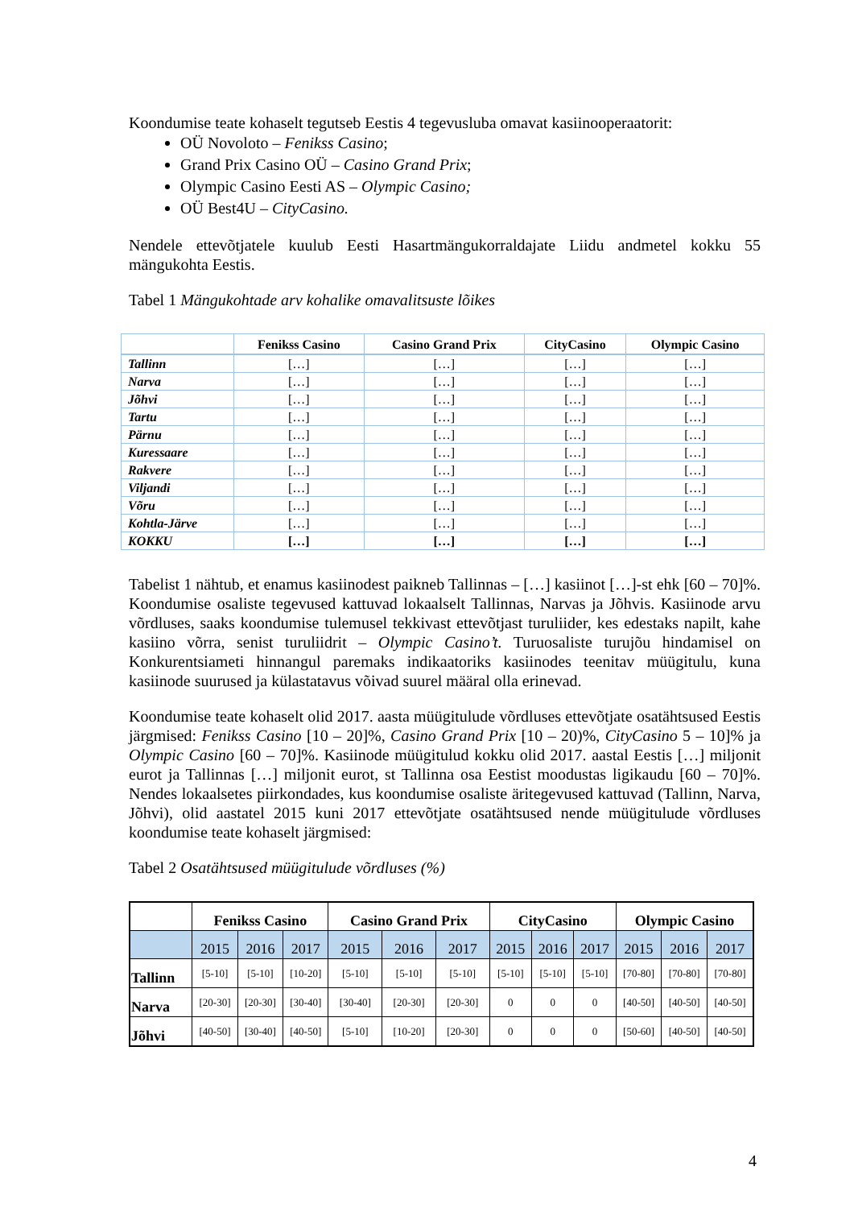Koondumise teate kohaselt tegutseb Eestis 4 tegevusluba omavat kasiinooperaatorit:
OÜ Novoloto – Fenikss Casino;
Grand Prix Casino OÜ – Casino Grand Prix;
Olympic Casino Eesti AS – Olympic Casino;
OÜ Best4U – CityCasino.
Nendele ettevõtjatele kuulub Eesti Hasartmängukorraldajate Liidu andmetel kokku 55 mängukohta Eestis.
Tabel 1 Mängukohtade arv kohalike omavalitsuste lõikes
| | Fenikss Casino | Casino Grand Prix | CityCasino | Olympic Casino |
| --- | --- | --- | --- | --- |
| Tallinn | […] | […] | […] | […] |
| Narva | […] | […] | […] | […] |
| Jõhvi | […] | […] | […] | […] |
| Tartu | […] | […] | […] | […] |
| Pärnu | […] | […] | […] | […] |
| Kuressaare | […] | […] | […] | […] |
| Rakvere | […] | […] | […] | […] |
| Viljandi | […] | […] | […] | […] |
| Võru | […] | […] | […] | […] |
| Kohtla-Järve | […] | […] | […] | […] |
| KOKKU | […] | […] | […] | […] |
Tabelist 1 nähtub, et enamus kasiinodest paikneb Tallinnas – […] kasiinot […]-st ehk [60 – 70]%. Koondumise osaliste tegevused kattuvad lokaalselt Tallinnas, Narvas ja Jõhvis. Kasiinode arvu võrdluses, saaks koondumise tulemusel tekkivast ettevõtjast turuliider, kes edestaks napilt, kahe kasiino võrra, senist turuliidrit – Olympic Casino’t. Turuosaliste turujõu hindamisel on Konkurentsiameti hinnangul paremaks indikaatoriks kasiinodes teenitav müügitulu, kuna kasiinode suurused ja külastatavus võivad suurel määral olla erinevad.
Koondumise teate kohaselt olid 2017. aasta müügitulude võrdluses ettevõtjate osatähtsused Eestis järgmised: Fenikss Casino [10 – 20]%, Casino Grand Prix [10 – 20)%, CityCasino 5 – 10]% ja Olympic Casino [60 – 70]%. Kasiinode müügitulud kokku olid 2017. aastal Eestis […] miljonit eurot ja Tallinnas […] miljonit eurot, st Tallinna osa Eestist moodustas ligikaudu [60 – 70]%. Nendes lokaalsetes piirkondades, kus koondumise osaliste äritegevused kattuvad (Tallinn, Narva, Jõhvi), olid aastatel 2015 kuni 2017 ettevõtjate osatähtsused nende müügitulude võrdluses koondumise teate kohaselt järgmised:
Tabel 2 Osatähtsused müügitulude võrdluses (%)
| | Fenikss Casino | | | Casino Grand Prix | | | CityCasino | | | Olympic Casino | | |
| --- | --- | --- | --- | --- | --- | --- | --- | --- | --- | --- | --- | --- |
| | 2015 | 2016 | 2017 | 2015 | 2016 | 2017 | 2015 | 2016 | 2017 | 2015 | 2016 | 2017 |
| Tallinn | [5-10] | [5-10] | [10-20] | [5-10] | [5-10] | [5-10] | [5-10] | [5-10] | [5-10] | [70-80] | [70-80] | [70-80] |
| Narva | [20-30] | [20-30] | [30-40] | [30-40] | [20-30] | [20-30] | 0 | 0 | 0 | [40-50] | [40-50] | [40-50] |
| Jõhvi | [40-50] | [30-40] | [40-50] | [5-10] | [10-20] | [20-30] | 0 | 0 | 0 | [50-60] | [40-50] | [40-50] |
4